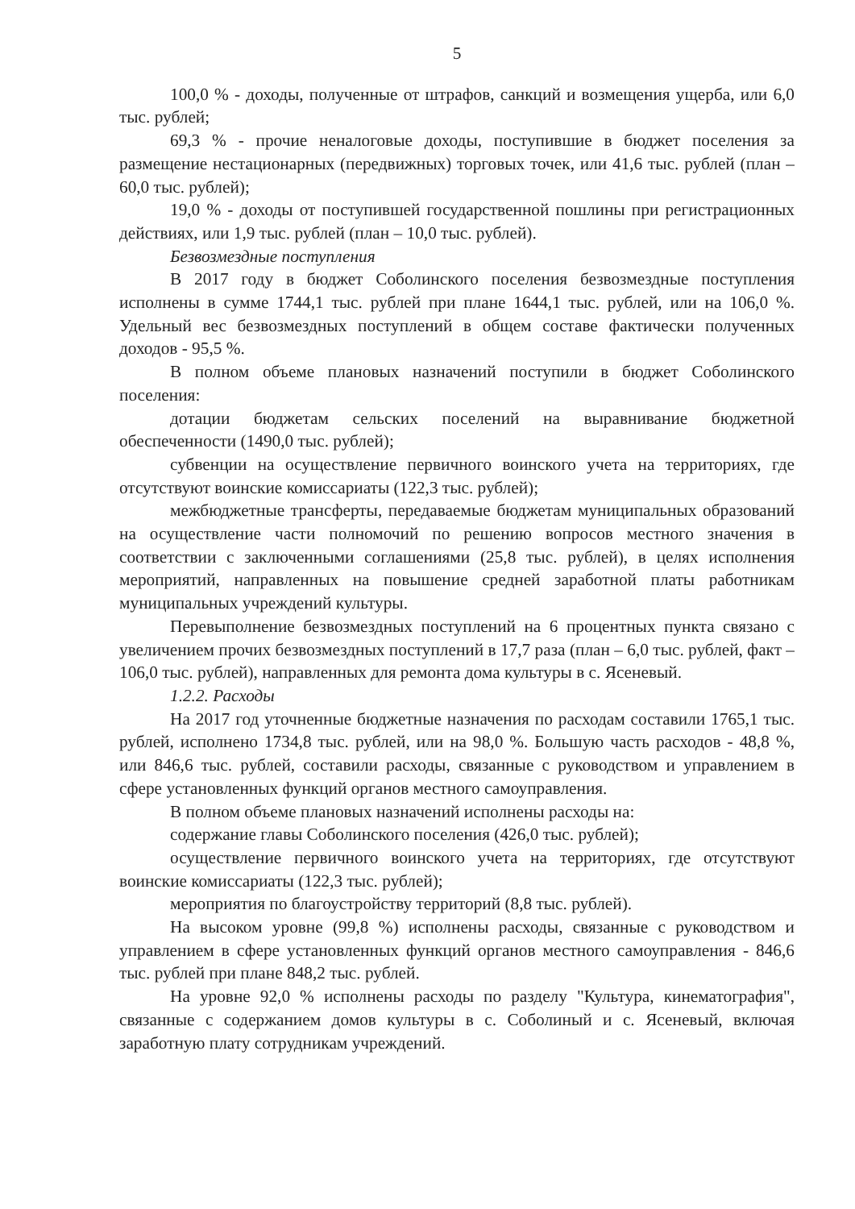5
100,0 % - доходы, полученные от штрафов, санкций и возмещения ущерба, или 6,0 тыс. рублей;
69,3 % - прочие неналоговые доходы, поступившие в бюджет поселения за размещение нестационарных (передвижных) торговых точек, или 41,6 тыс. рублей (план – 60,0 тыс. рублей);
19,0 % - доходы от поступившей государственной пошлины при регистрационных действиях, или 1,9 тыс. рублей (план – 10,0 тыс. рублей).
Безвозмездные поступления
В 2017 году в бюджет Соболинского поселения безвозмездные поступления исполнены в сумме 1744,1 тыс. рублей при плане 1644,1 тыс. рублей, или на 106,0 %. Удельный вес безвозмездных поступлений в общем составе фактически полученных доходов - 95,5 %.
В полном объеме плановых назначений поступили в бюджет Соболинского поселения:
дотации бюджетам сельских поселений на выравнивание бюджетной обеспеченности (1490,0 тыс. рублей);
субвенции на осуществление первичного воинского учета на территориях, где отсутствуют воинские комиссариаты (122,3 тыс. рублей);
межбюджетные трансферты, передаваемые бюджетам муниципальных образований на осуществление части полномочий по решению вопросов местного значения в соответствии с заключенными соглашениями (25,8 тыс. рублей), в целях исполнения мероприятий, направленных на повышение средней заработной платы работникам муниципальных учреждений культуры.
Перевыполнение безвозмездных поступлений на 6 процентных пункта связано с увеличением прочих безвозмездных поступлений в 17,7 раза (план – 6,0 тыс. рублей, факт – 106,0 тыс. рублей), направленных для ремонта дома культуры в с. Ясеневый.
1.2.2. Расходы
На 2017 год уточненные бюджетные назначения по расходам составили 1765,1 тыс. рублей, исполнено 1734,8 тыс. рублей, или на 98,0 %. Большую часть расходов - 48,8 %, или 846,6 тыс. рублей, составили расходы, связанные с руководством и управлением в сфере установленных функций органов местного самоуправления.
В полном объеме плановых назначений исполнены расходы на:
содержание главы Соболинского поселения (426,0 тыс. рублей);
осуществление первичного воинского учета на территориях, где отсутствуют воинские комиссариаты (122,3 тыс. рублей);
мероприятия по благоустройству территорий (8,8 тыс. рублей).
На высоком уровне (99,8 %) исполнены расходы, связанные с руководством и управлением в сфере установленных функций органов местного самоуправления - 846,6 тыс. рублей при плане 848,2 тыс. рублей.
На уровне 92,0 % исполнены расходы по разделу "Культура, кинематография", связанные с содержанием домов культуры в с. Соболиный и с. Ясеневый, включая заработную плату сотрудникам учреждений.